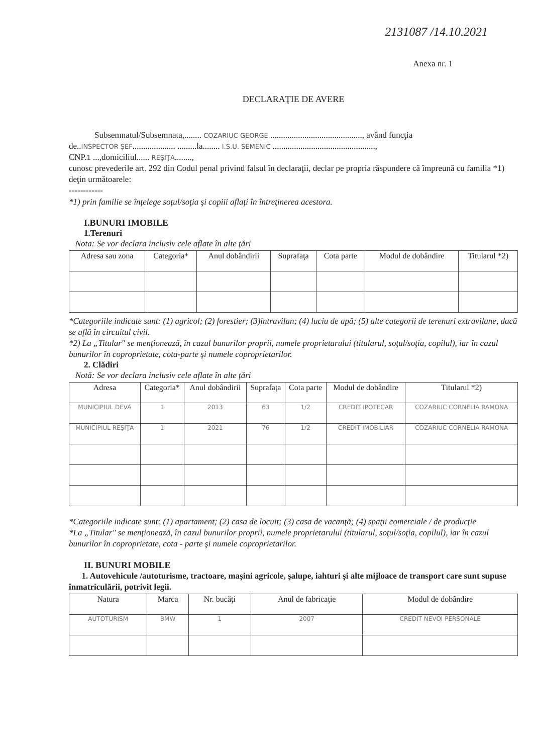2131087 /14.10.2021
Anexa nr. 1
DECLARAŢIE DE AVERE
Subsemnatul/Subsemnata,........ COZARIUC GEORGE ..........................................., având funcţia
de..INSPECTOR ŞEF.................... .........la........ I.S.U. SEMENIC ................................................,
CNP.1 ...,domiciliul...... REŞIŢA........,
cunosc prevederile art. 292 din Codul penal privind falsul în declaraţii, declar pe propria răspundere că împreună cu familia *1) deţin următoarele:
------------
*1) prin familie se înţelege soţul/soţia şi copiii aflaţi în întreţinerea acestora.
I.BUNURI IMOBILE
1.Terenuri
Nota: Se vor declara inclusiv cele aflate în alte ţări
| Adresa sau zona | Categoria* | Anul dobândirii | Suprafaţa | Cota parte | Modul de dobândire | Titularul *2) |
| --- | --- | --- | --- | --- | --- | --- |
*Categoriile indicate sunt: (1) agricol; (2) forestier; (3)intravilan; (4) luciu de apă; (5) alte categorii de terenuri extravilane, dacă se află în circuitul civil.
*2) La „Titular" se menţionează, în cazul bunurilor proprii, numele proprietarului (titularul, soţul/soţia, copilul), iar în cazul bunurilor în coproprietate, cota-parte şi numele coproprietarilor.
2. Clădiri
Notă: Se vor declara inclusiv cele aflate în alte ţări
| Adresa | Categoria* | Anul dobândirii | Suprafaţa | Cota parte | Modul de dobândire | Titularul *2) |
| --- | --- | --- | --- | --- | --- | --- |
| MUNICIPIUL DEVA | 1 | 2013 | 63 | 1/2 | CREDIT IPOTECAR | COZARIUC CORNELIA RAMONA |
| MUNICIPIUL REŞIŢA | 1 | 2021 | 76 | 1/2 | CREDIT IMOBILIAR | COZARIUC CORNELIA RAMONA |
*Categoriile indicate sunt: (1) apartament; (2) casa de locuit; (3) casa de vacanţă; (4) spaţii comerciale / de producţie
*La „Titular" se menţionează, în cazul bunurilor proprii, numele proprietarului (titularul, soţul/soţia, copilul), iar în cazul bunurilor în coproprietate, cota - parte şi numele coproprietarilor.
II. BUNURI MOBILE
1. Autovehicule /autoturisme, tractoare, maşini agricole, şalupe, iahturi şi alte mijloace de transport care sunt supuse înmatriculării, potrivit legii.
| Natura | Marca | Nr. bucăţi | Anul de fabricaţie | Modul de dobândire |
| --- | --- | --- | --- | --- |
| AUTOTURISM | BMW | 1 | 2007 | CREDIT NEVOI PERSONALE |